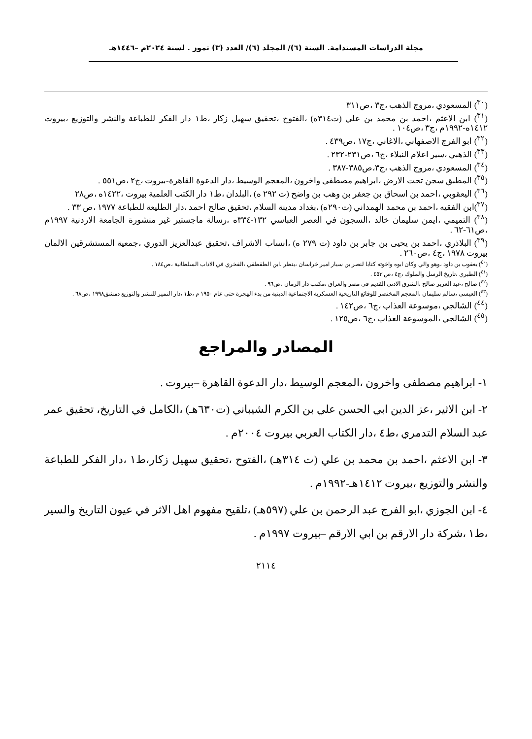مجلة الدراسات المستدامة. السنة (٦)/ المجلد (٦)/ العدد (٣) تموز . لسنة ٢٠٢٤م –١٤٤٦هـ
(<sup>٣٠</sup>) المسعودي ،مروج الذهب ،ج٣ ،ص٣١١
(<sup>٣١</sup>) ابن الاعثم ،احمد بن محمد بن علي (ت٣١٤ه) ،الفتوح ،تحقيق سهيل زكار ،ط١ دار الفكر للطباعة والنشر والتوزيع ،بيروت ١٤١٢ه-١٩٩٢م ،ج٣ ،ص١٠٤ .
(<sup>٣٢</sup>) ابو الفرج الاصفهاني ،الاغاني ،ج١٧ ،ص٤٣٩ .
(<sup>٣٣</sup>) الذهبي ،سير اعلام النبلاء ،ج٦ ،ص٢٣١-٢٣٢ .
(<sup>٣٤</sup>) المسعودي ،مروج الذهب ،ج٣،ص٣٨٥-٣٨٧ .
(<sup>٣٥</sup>) المطبق سجن تحت الارض ،ابراهيم مصطفى واخرون ،المعجم الوسيط ،دار الدعوة القاهرة-بيروت ،ج٢ ،ص٥٥١ .
(<sup>٣٦</sup>) اليعقوبي ،احمد بن اسحاق بن جعفر بن وهب بن واضح (ت ٢٩٢ ه) ،البلدان ،ط١ دار الكتب العلمية بيروت ،١٤٢٢ه ،ص٢٨
(<sup>٣٧</sup>)ابن الفقيه ،احمد بن محمد الهمداني (ت٢٩٠ه) ،بغداد مدينة السلام ،تحقيق صالح احمد ،دار الطليعة للطباعة ١٩٧٧ ،ص ٣٣ .
(<sup>٣٨</sup>) التميمي ،ايمن سليمان خالد ،السجون في العصر العباسي ١٣٢-٣٣٤ه ،رسالة ماجستير غير منشورة الجامعة الاردنية ١٩٩٧م ،ص٦١-٦٢ .
(<sup>٣٩</sup>) البلاذري ،احمد بن يحيى بن جابر بن داود (ت ٢٧٩ ه) ،انساب الاشراف ،تحقيق عبدالعزيز الدوري ،جمعية المستشرقين الالمان بيروت ١٩٧٨ ،ج٤ ،ص٢٦٠ .
(<sup>٤٠</sup>) يعقوب بن داود ،وهو والي وكان ابوه واخوته كتابا لنصر بن سيار امير خراسان ،ينظر ،ابن الطقطقي ،الفخري في الاداب السلطانية ،ص١٨٤ .
(<sup>٤١</sup>) الطبري ،تاريخ الرسل والملوك ،ج٤ ،ص ٤٥٣ .
(<sup>٤٢</sup>) صالح ،عبد العزيز صالح ،الشرق الادنى القديم في مصر والعراق ،مكتب دار الزمان ،ص٩٦ .
(<sup>٤٣</sup>) العيسى ،سالم سليمان ،المعجم المختصر للوقائع التاريخية العسكرية الاجتماعية الدينية من بدء الهجرة حتى عام ١٩٥٠ م ،ط١ ،دار النمير للنشر والتوزيع دمشق١٩٩٨ ،ص٦٨ .
(<sup>٤٤</sup>) الشالجي ،موسوعة العذاب ،ج٦ ،ص١٤٢ .
(<sup>٤٥</sup>) الشالجي ،الموسوعة العذاب ،ج٦ ،ص١٢٥ .
المصادر والمراجع
١- ابراهيم مصطفى واخرون ،المعجم الوسيط ،دار الدعوة القاهرة –بيروت .
٢- ابن الاثير ،عز الدين ابي الحسن علي بن الكرم الشيباني (ت٦٣٠هـ) ،الكامل في التاريخ، تحقيق عمر عبد السلام التدمري ،ط٤ ،دار الكتاب العربي بيروت ٢٠٠٤م .
٣- ابن الاعثم ،احمد بن محمد بن علي (ت ٣١٤هـ) ،الفتوح ،تحقيق سهيل زكار،ط١ ،دار الفكر للطباعة والنشر والتوزيع ،بيروت ١٤١٢هـ-١٩٩٢م .
٤- ابن الجوزي ،ابو الفرج عبد الرحمن بن علي (٥٩٧هـ) ،تلقيح مفهوم اهل الاثر في عيون التاريخ والسير ،ط١ ،شركة دار الارقم بن ابي الارقم –بيروت ١٩٩٧م .
٢١١٤